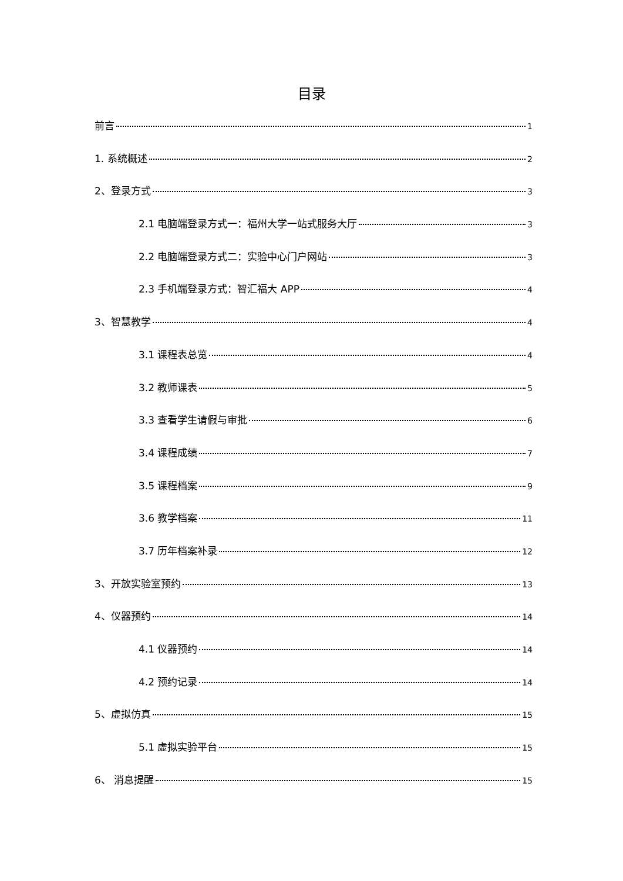目录
前言 1
1. 系统概述 2
2、登录方式 3
2.1 电脑端登录方式一：福州大学一站式服务大厅 3
2.2 电脑端登录方式二：实验中心门户网站 3
2.3 手机端登录方式：智汇福大 APP 4
3、智慧教学 4
3.1 课程表总览 4
3.2 教师课表 5
3.3 查看学生请假与审批 6
3.4 课程成绩 7
3.5 课程档案 9
3.6 教学档案 11
3.7 历年档案补录 12
3、开放实验室预约 13
4、仪器预约 14
4.1 仪器预约 14
4.2 预约记录 14
5、虚拟仿真 15
5.1 虚拟实验平台 15
6、 消息提醒 15